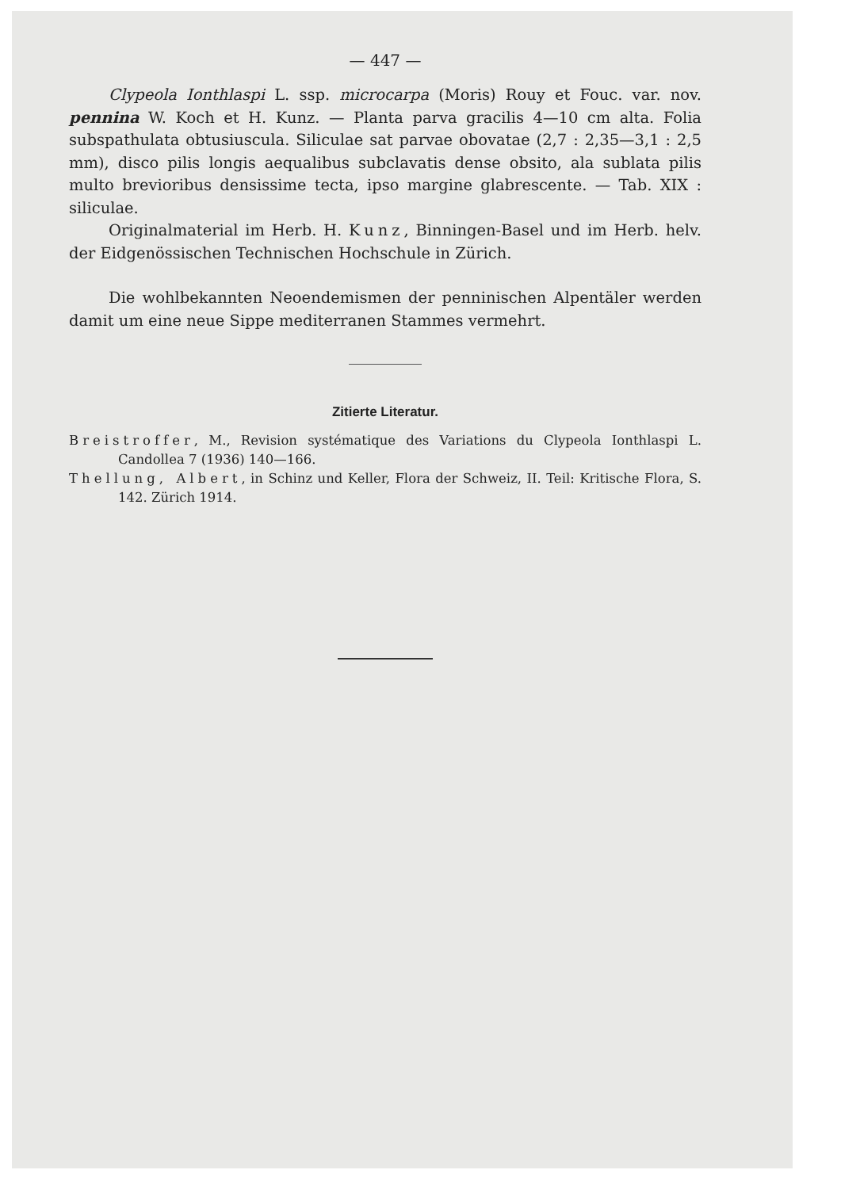— 447 —
Clypeola Ionthlaspi L. ssp. microcarpa (Moris) Rouy et Fouc. var. nov. pennina W. Koch et H. Kunz. — Planta parva gracilis 4—10 cm alta. Folia subspathulata obtusiuscula. Siliculae sat parvae obovatae (2,7 : 2,35—3,1 : 2,5 mm), disco pilis longis aequalibus subclavatis dense obsito, ala sublata pilis multo brevioribus densissime tecta, ipso margine glabrescente. — Tab. XIX : siliculae.
Originalmaterial im Herb. H. Kunz, Binningen-Basel und im Herb. helv. der Eidgenössischen Technischen Hochschule in Zürich.
Die wohlbekannten Neoendemismen der penninischen Alpentäler werden damit um eine neue Sippe mediterranen Stammes vermehrt.
Zitierte Literatur.
Breistroffer, M., Revision systématique des Variations du Clypeola Ionthlaspi L. Candollea 7 (1936) 140—166.
Thellung, Albert, in Schinz und Keller, Flora der Schweiz, II. Teil: Kritische Flora, S. 142. Zürich 1914.